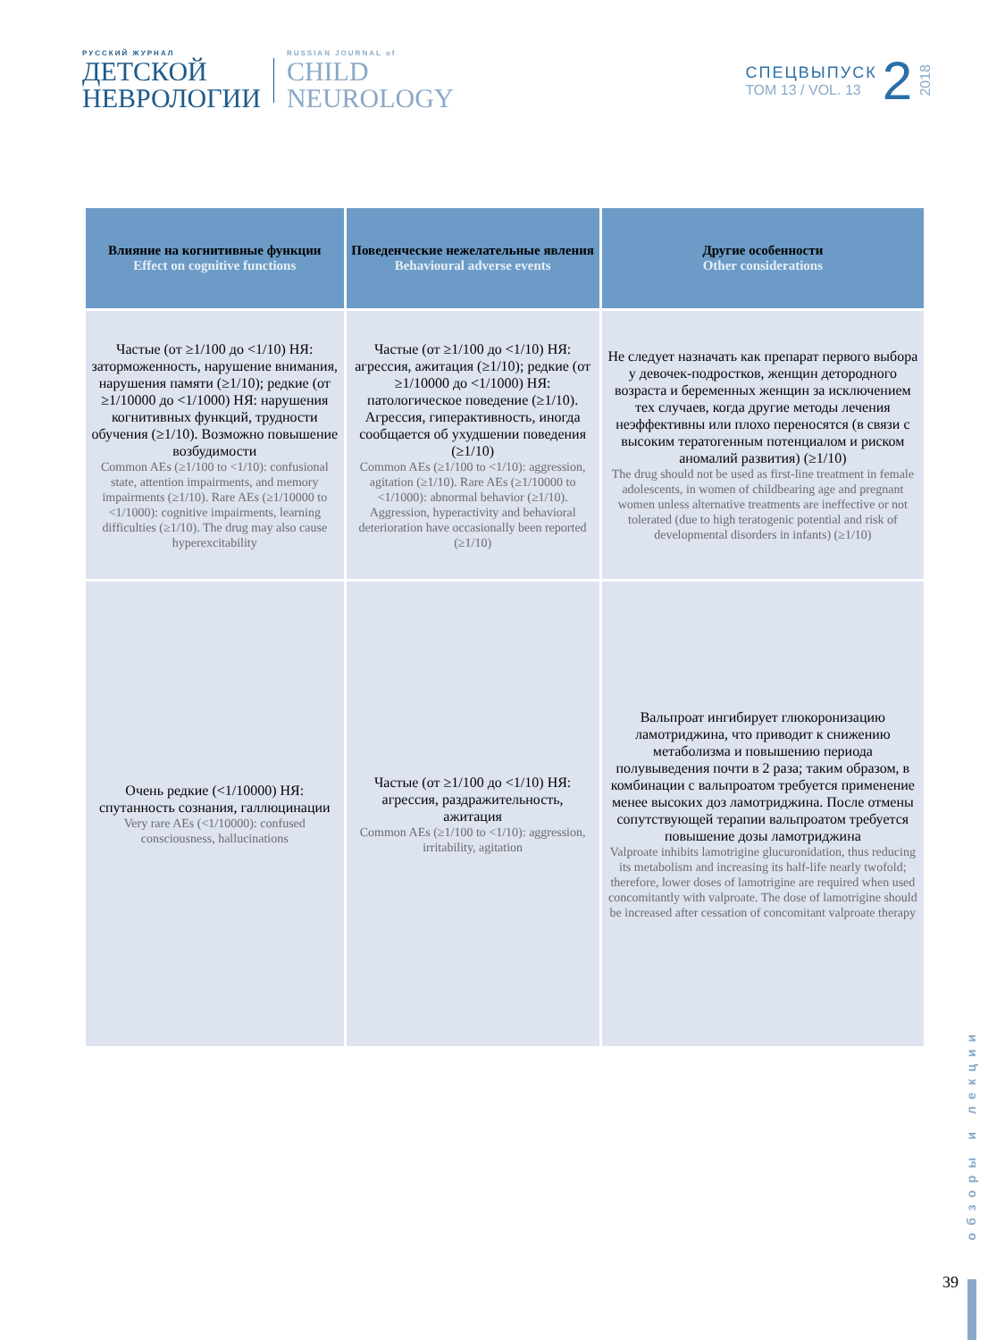РУССКИЙ ЖУРНАЛ
ДЕТСКОЙ
НЕВРОЛОГИИ
RUSSIAN JOURNAL of
CHILD
NEUROLOGY
СПЕЦВЫПУСК
ТОМ 13 / VOL. 13
2
2018
| Влияние на когнитивные функции Effect on cognitive functions | Поведенческие нежелательные явления Behavioural adverse events | Другие особенности Other considerations |
| --- | --- | --- |
| Частые (от ≥1/100 до <1/10) НЯ: заторможенность, нарушение внимания, нарушения памяти (≥1/10); редкие (от ≥1/10000 до <1/1000) НЯ: нарушения когнитивных функций, трудности обучения (≥1/10). Возможно повышение возбудимости Common AEs (≥1/100 to <1/10): confusional state, attention impairments, and memory impairments (≥1/10). Rare AEs (≥1/10000 to <1/1000): cognitive impairments, learning difficulties (≥1/10). The drug may also cause hyperexcitability | Частые (от ≥1/100 до <1/10) НЯ: агрессия, ажитация (≥1/10); редкие (от ≥1/10000 до <1/1000) НЯ: патологическое поведение (≥1/10). Агрессия, гиперактивность, иногда сообщается об ухудшении поведения (≥1/10) Common AEs (≥1/100 to <1/10): aggression, agitation (≥1/10). Rare AEs (≥1/10000 to <1/1000): abnormal behavior (≥1/10). Aggression, hyperactivity and behavioral deterioration have occasionally been reported (≥1/10) | Не следует назначать как препарат первого выбора у девочек-подростков, женщин детородного возраста и беременных женщин за исключением тех случаев, когда другие методы лечения неэффективны или плохо переносятся (в связи с высоким тератогенным потенциалом и риском аномалий развития) (≥1/10) The drug should not be used as first-line treatment in female adolescents, in women of childbearing age and pregnant women unless alternative treatments are ineffective or not tolerated (due to high teratogenic potential and risk of developmental disorders in infants) (≥1/10) |
| Очень редкие (<1/10000) НЯ: спутанность сознания, галлюцинации Very rare AEs (<1/10000): confused consciousness, hallucinations | Частые (от ≥1/100 до <1/10) НЯ: агрессия, раздражительность, ажитация Common AEs (≥1/100 to <1/10): aggression, irritability, agitation | Вальпроат ингибирует глюкоронизацию ламотриджина, что приводит к снижению метаболизма и повышению периода полувыведения почти в 2 раза; таким образом, в комбинации с вальпроатом требуется применение менее высоких доз ламотриджина. После отмены сопутствующей терапии вальпроатом требуется повышение дозы ламотриджина Valproate inhibits lamotrigine glucuronidation, thus reducing its metabolism and increasing its half-life nearly twofold; therefore, lower doses of lamotrigine are required when used concomitantly with valproate. The dose of lamotrigine should be increased after cessation of concomitant valproate therapy |
обзоры и лекции
39